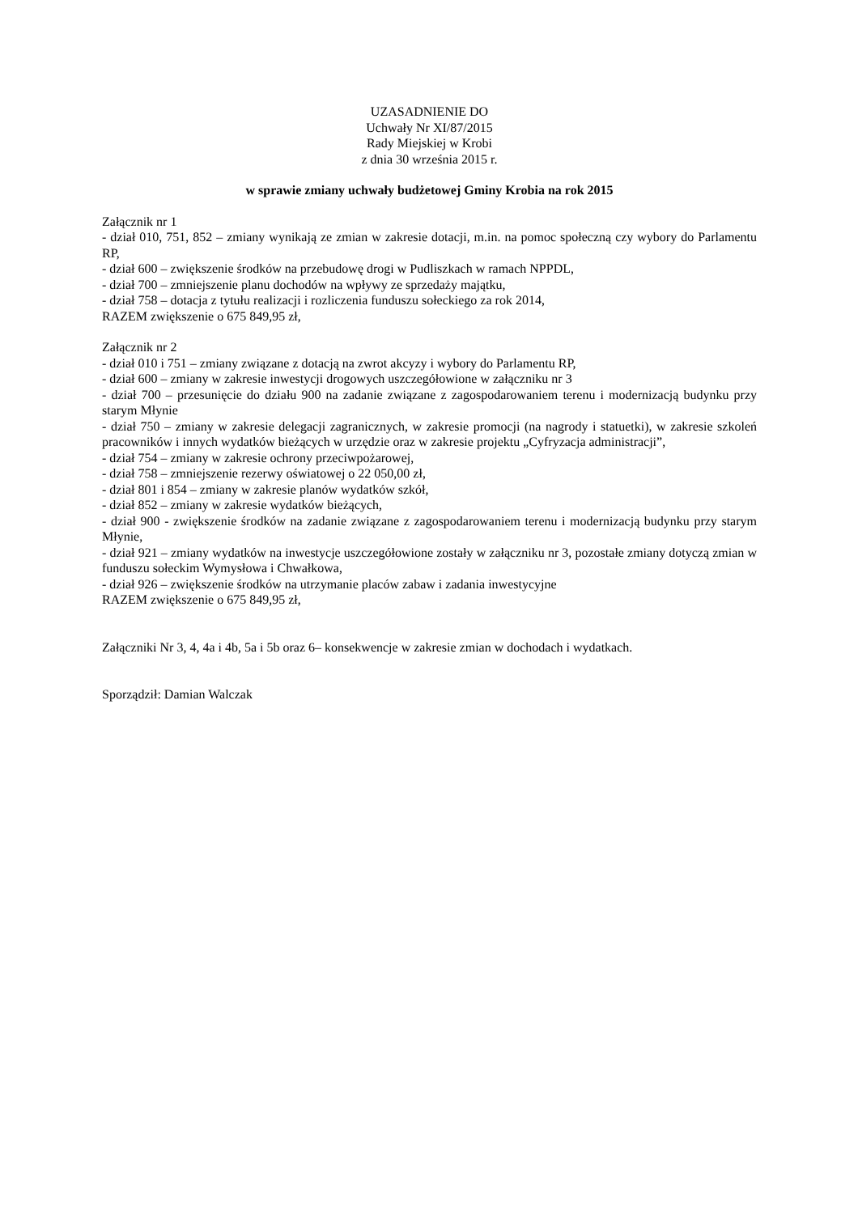UZASADNIENIE DO
Uchwały Nr XI/87/2015
Rady Miejskiej w Krobi
z dnia 30 września 2015 r.
w sprawie zmiany uchwały budżetowej Gminy Krobia na rok 2015
Załącznik nr 1
- dział 010, 751, 852 – zmiany wynikają ze zmian w zakresie dotacji, m.in. na pomoc społeczną czy wybory do Parlamentu RP,
- dział 600 – zwiększenie środków na przebudowę drogi w Pudliszkach w ramach NPPDL,
- dział 700 – zmniejszenie planu dochodów na wpływy ze sprzedaży majątku,
- dział 758 – dotacja z tytułu realizacji i rozliczenia funduszu sołeckiego za rok 2014,
RAZEM zwiększenie o 675 849,95 zł,
Załącznik nr 2
- dział 010 i 751 – zmiany związane z dotacją na zwrot akcyzy i wybory do Parlamentu RP,
- dział 600 – zmiany w zakresie inwestycji drogowych uszczegółowione w załączniku nr 3
- dział 700 – przesunięcie do działu 900 na zadanie związane z zagospodarowaniem terenu i modernizacją budynku przy starym Młynie
- dział 750 – zmiany w zakresie delegacji zagranicznych, w zakresie promocji (na nagrody i statuetki), w zakresie szkoleń pracowników i innych wydatków bieżących w urzędzie oraz w zakresie projektu „Cyfryzacja administracji”,
- dział 754 – zmiany w zakresie ochrony przeciwpożarowej,
- dział 758 – zmniejszenie rezerwy oświatowej o 22 050,00 zł,
- dział 801 i 854 – zmiany w zakresie planów wydatków szkół,
- dział 852 – zmiany w zakresie wydatków bieżących,
- dział 900 - zwiększenie środków na zadanie związane z zagospodarowaniem terenu i modernizacją budynku przy starym Młynie,
- dział 921 – zmiany wydatków na inwestycje uszczegółowione zostały w załączniku nr 3, pozostałe zmiany dotyczą zmian w funduszu sołeckim Wymysłowa i Chwałkowa,
- dział 926 – zwiększenie środków na utrzymanie placów zabaw i zadania inwestycyjne
RAZEM zwiększenie o 675 849,95 zł,
Załączniki Nr 3, 4, 4a i 4b, 5a i 5b oraz 6– konsekwencje w zakresie zmian w dochodach i wydatkach.
Sporządził: Damian Walczak